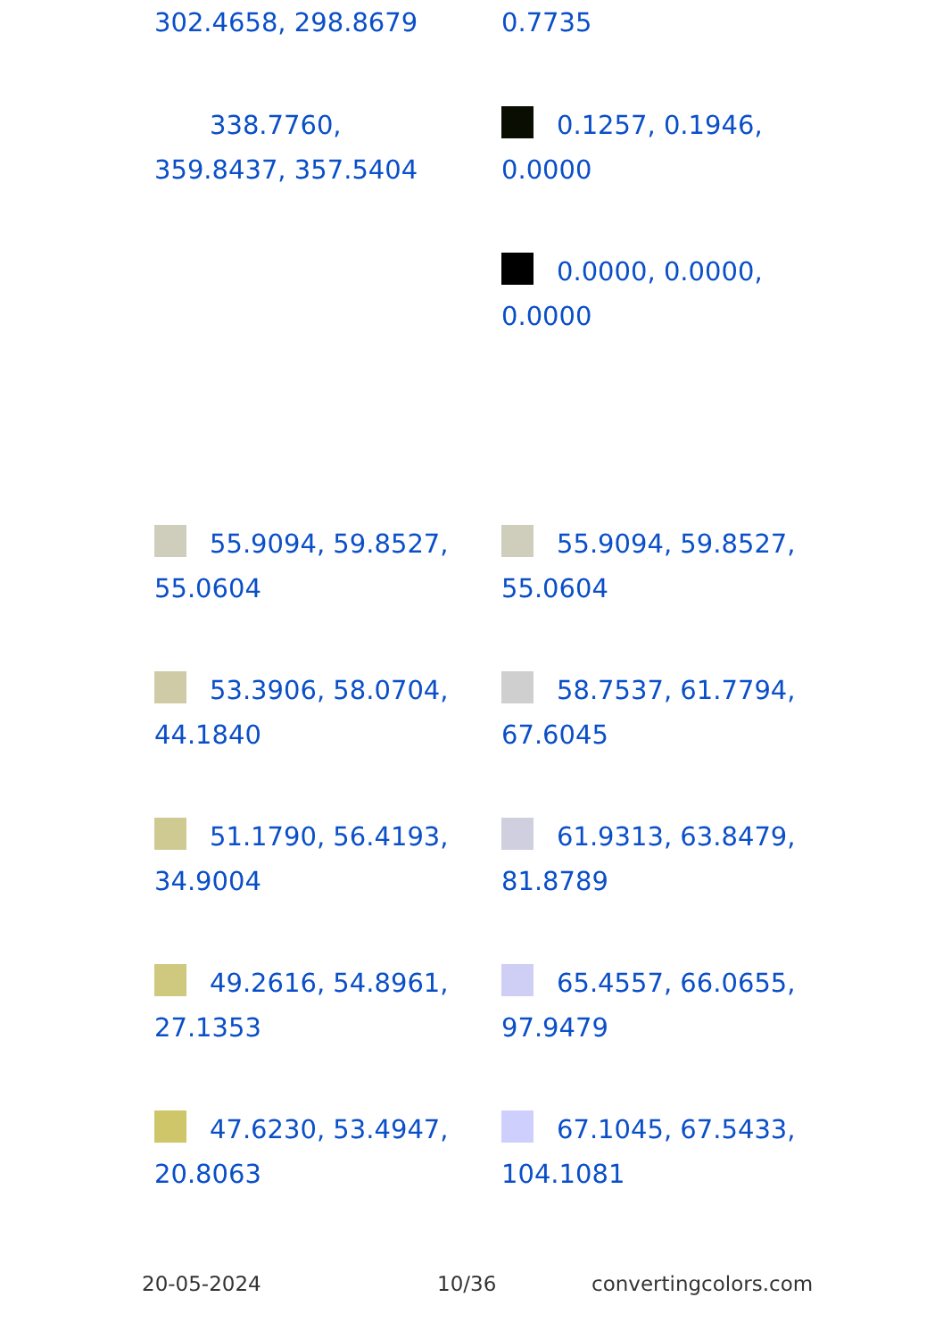302.4658, 298.8679 0.7735
338.7760, 359.8437, 357.5404
0.1257, 0.1946, 0.0000
0.0000, 0.0000, 0.0000
55.9094, 59.8527, 55.0604
55.9094, 59.8527, 55.0604
53.3906, 58.0704, 44.1840
58.7537, 61.7794, 67.6045
51.1790, 56.4193, 34.9004
61.9313, 63.8479, 81.8789
49.2616, 54.8961, 27.1353
65.4557, 66.0655, 97.9479
47.6230, 53.4947, 20.8063
67.1045, 67.5433, 104.1081
20-05-2024 10/36 convertingcolors.com